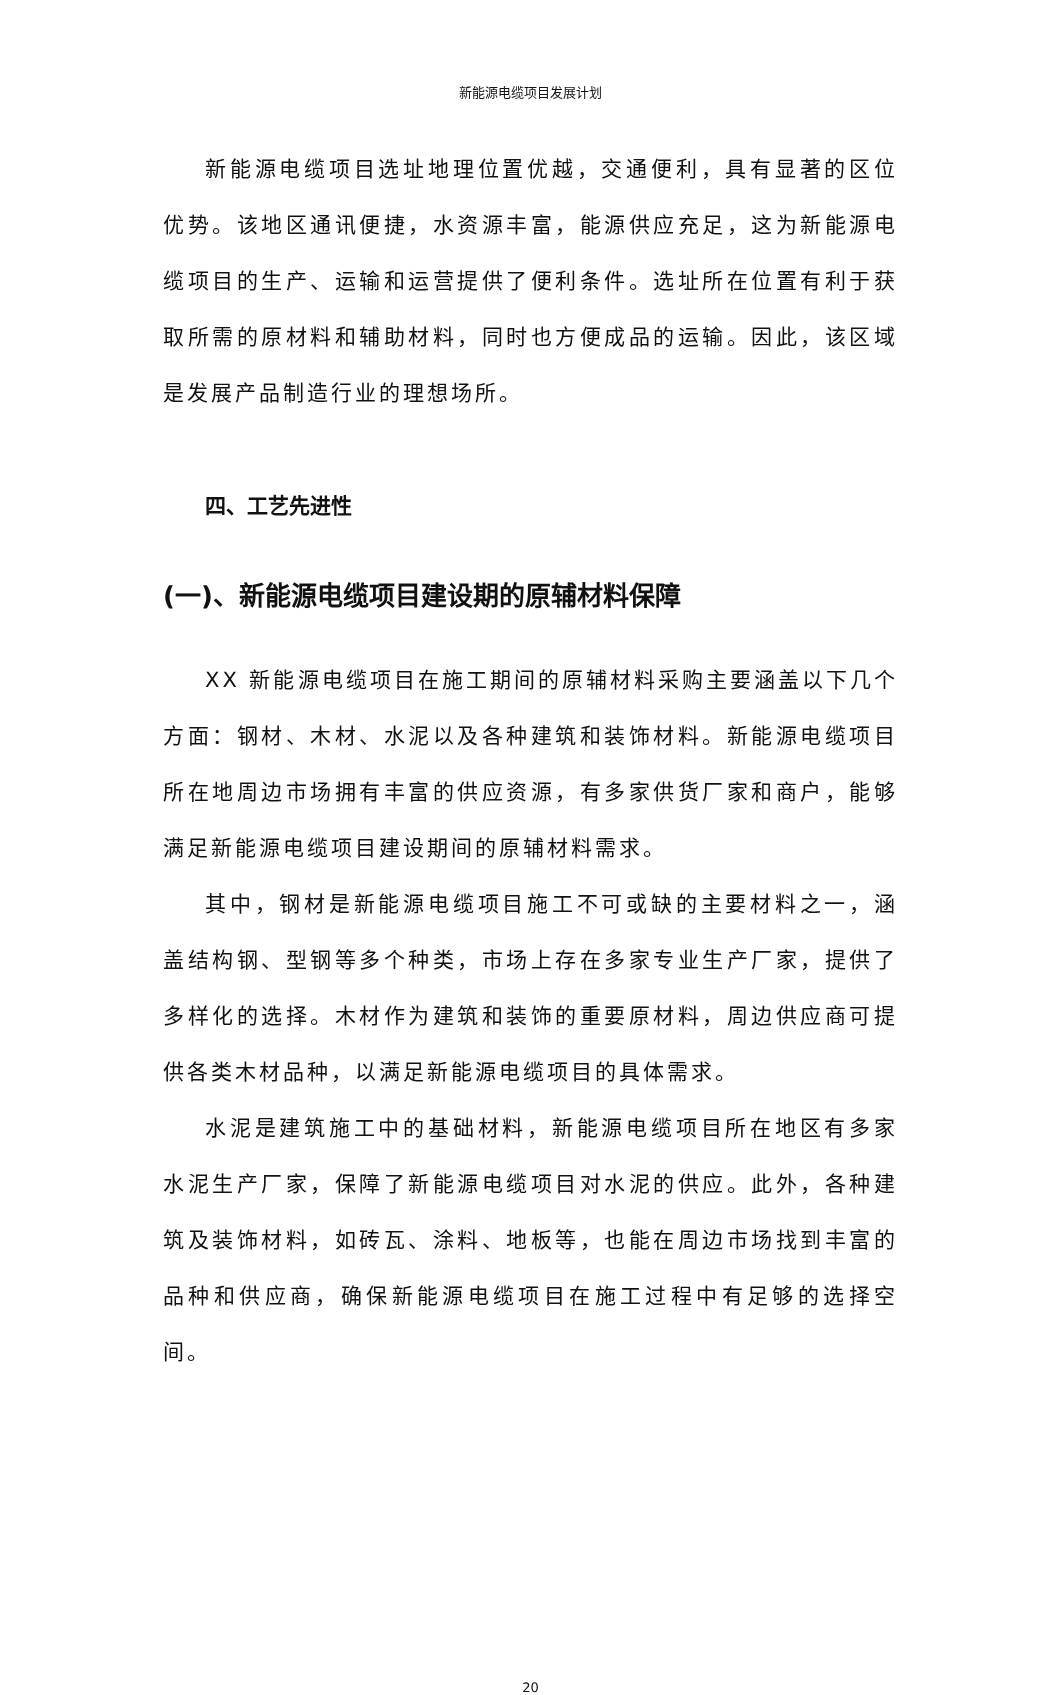新能源电缆项目发展计划
新能源电缆项目选址地理位置优越，交通便利，具有显著的区位优势。该地区通讯便捷，水资源丰富，能源供应充足，这为新能源电缆项目的生产、运输和运营提供了便利条件。选址所在位置有利于获取所需的原材料和辅助材料，同时也方便成品的运输。因此，该区域是发展产品制造行业的理想场所。
四、工艺先进性
(一)、新能源电缆项目建设期的原辅材料保障
XX 新能源电缆项目在施工期间的原辅材料采购主要涵盖以下几个方面：钢材、木材、水泥以及各种建筑和装饰材料。新能源电缆项目所在地周边市场拥有丰富的供应资源，有多家供货厂家和商户，能够满足新能源电缆项目建设期间的原辅材料需求。
其中，钢材是新能源电缆项目施工不可或缺的主要材料之一，涵盖结构钢、型钢等多个种类，市场上存在多家专业生产厂家，提供了多样化的选择。木材作为建筑和装饰的重要原材料，周边供应商可提供各类木材品种，以满足新能源电缆项目的具体需求。
水泥是建筑施工中的基础材料，新能源电缆项目所在地区有多家水泥生产厂家，保障了新能源电缆项目对水泥的供应。此外，各种建筑及装饰材料，如砖瓦、涂料、地板等，也能在周边市场找到丰富的品种和供应商，确保新能源电缆项目在施工过程中有足够的选择空间。
20